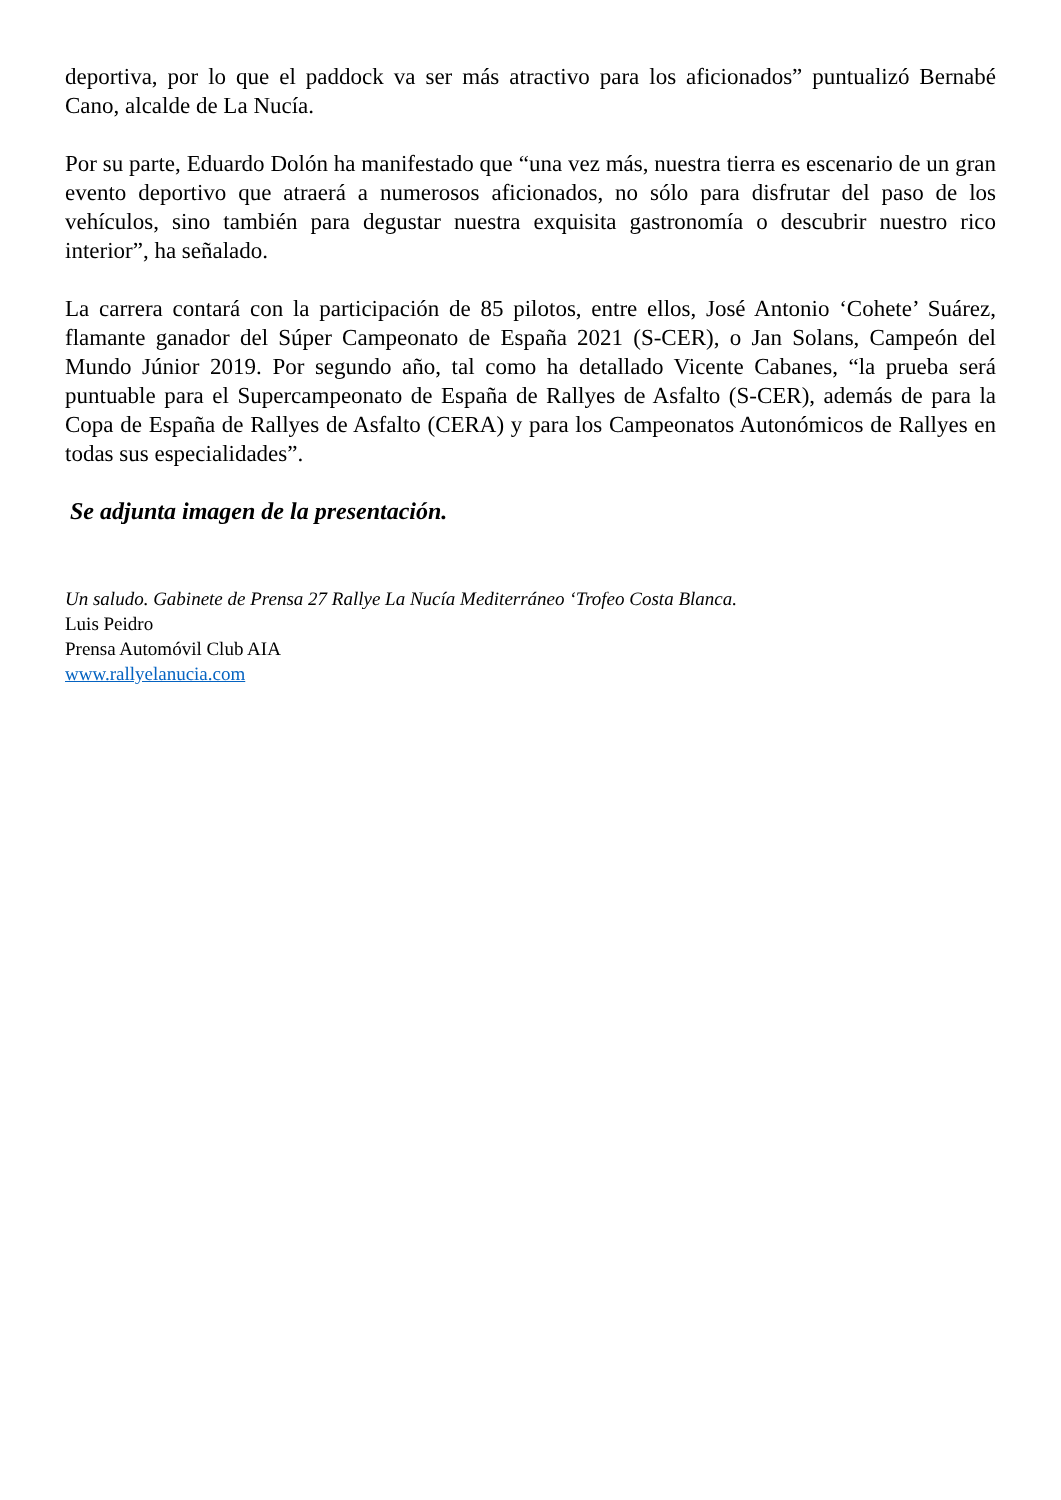deportiva, por lo que el paddock va ser más atractivo para los aficionados” puntualizó Bernabé Cano, alcalde de La Nucía.
Por su parte, Eduardo Dolón ha manifestado que “una vez más, nuestra tierra es escenario de un gran evento deportivo que atraerá a numerosos aficionados, no sólo para disfrutar del paso de los vehículos, sino también para degustar nuestra exquisita gastronomía o descubrir nuestro rico interior”, ha señalado.
La carrera contará con la participación de 85 pilotos, entre ellos, José Antonio ‘Cohete’ Suárez, flamante ganador del Súper Campeonato de España 2021 (S-CER), o Jan Solans, Campeón del Mundo Júnior 2019. Por segundo año, tal como ha detallado Vicente Cabanes, “la prueba será puntuable para el Supercampeonato de España de Rallyes de Asfalto (S-CER), además de para la Copa de España de Rallyes de Asfalto (CERA) y para los Campeonatos Autonómicos de Rallyes en todas sus especialidades”.
Se adjunta imagen de la presentación.
Un saludo. Gabinete de Prensa 27 Rallye La Nucía Mediterráneo ‘Trofeo Costa Blanca.
Luis Peidro
Prensa Automóvil Club AIA
www.rallyelanucia.com